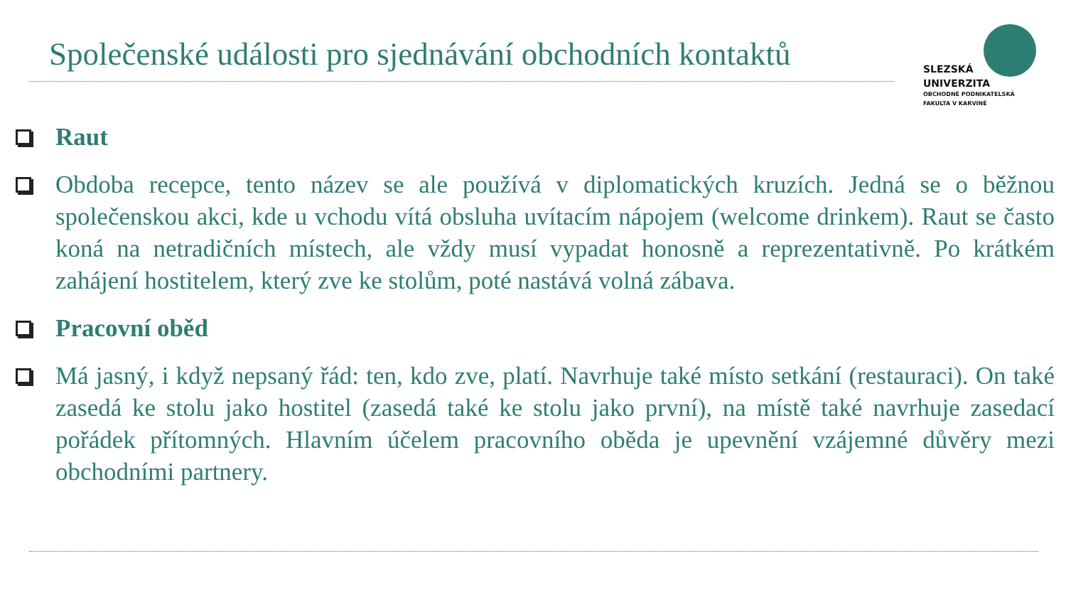Společenské události pro sjednávání obchodních kontaktů
SLEZSKÁ
UNIVERZITA
OBCHODNĚ PODNIKATELSKÁ
FAKULTA V KARVINÉ
Raut
Obdoba recepce, tento název se ale používá v diplomatických kruzích. Jedná se o běžnou společenskou akci, kde u vchodu vítá obsluha uvítacím nápojem (welcome drinkem). Raut se často koná na netradičních místech, ale vždy musí vypadat honosně a reprezentativně. Po krátkém zahájení hostitelem, který zve ke stolům, poté nastává volná zábava.
Pracovní oběd
Má jasný, i když nepsaný řád: ten, kdo zve, platí. Navrhuje také místo setkání (restauraci). On také zasedá ke stolu jako hostitel (zasedá také ke stolu jako první), na místě také navrhuje zasedací pořádek přítomných. Hlavním účelem pracovního oběda je upevnění vzájemné důvěry mezi obchodními partnery.